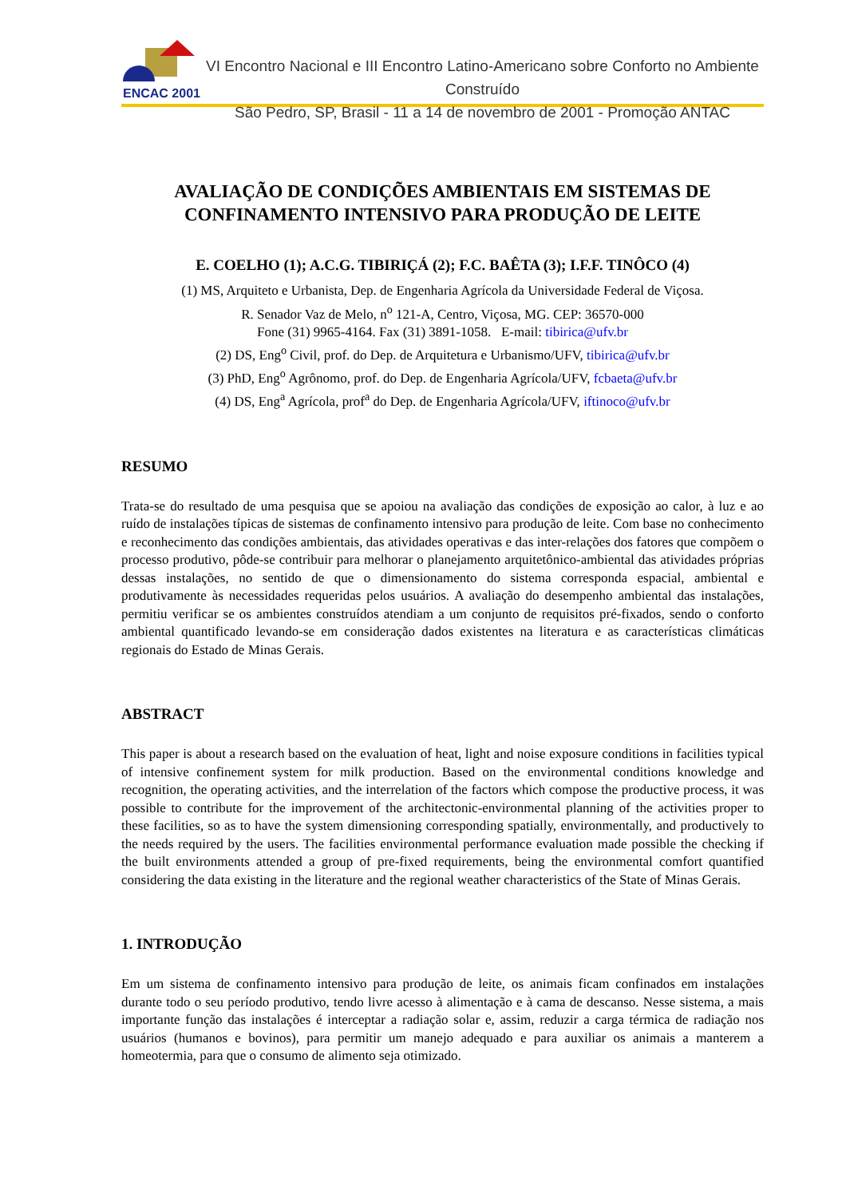ENCAC 2001
VI Encontro Nacional e III Encontro Latino-Americano sobre Conforto no Ambiente Construído
São Pedro, SP, Brasil - 11 a 14 de novembro de 2001 - Promoção ANTAC
AVALIAÇÃO DE CONDIÇÕES AMBIENTAIS EM SISTEMAS DE CONFINAMENTO INTENSIVO PARA PRODUÇÃO DE LEITE
E. COELHO (1); A.C.G. TIBIRIÇÁ (2); F.C. BAÊTA (3); I.F.F. TINÔCO (4)
(1) MS, Arquiteto e Urbanista, Dep. de Engenharia Agrícola da Universidade Federal de Viçosa.
R. Senador Vaz de Melo, n<sup>o</sup> 121-A, Centro, Viçosa, MG. CEP: 36570-000
Fone (31) 9965-4164. Fax (31) 3891-1058. E-mail: tibirica@ufv.br
(2) DS, Eng<sup>o</sup> Civil, prof. do Dep. de Arquitetura e Urbanismo/UFV, tibirica@ufv.br
(3) PhD, Eng<sup>o</sup> Agrônomo, prof. do Dep. de Engenharia Agrícola/UFV, fcbaeta@ufv.br
(4) DS, Eng<sup>a</sup> Agrícola, prof<sup>a</sup> do Dep. de Engenharia Agrícola/UFV, iftinoco@ufv.br
RESUMO
Trata-se do resultado de uma pesquisa que se apoiou na avaliação das condições de exposição ao calor, à luz e ao ruído de instalações típicas de sistemas de confinamento intensivo para produção de leite. Com base no conhecimento e reconhecimento das condições ambientais, das atividades operativas e das inter-relações dos fatores que compõem o processo produtivo, pôde-se contribuir para melhorar o planejamento arquitetônico-ambiental das atividades próprias dessas instalações, no sentido de que o dimensionamento do sistema corresponda espacial, ambiental e produtivamente às necessidades requeridas pelos usuários. A avaliação do desempenho ambiental das instalações, permitiu verificar se os ambientes construídos atendiam a um conjunto de requisitos pré-fixados, sendo o conforto ambiental quantificado levando-se em consideração dados existentes na literatura e as características climáticas regionais do Estado de Minas Gerais.
ABSTRACT
This paper is about a research based on the evaluation of heat, light and noise exposure conditions in facilities typical of intensive confinement system for milk production. Based on the environmental conditions knowledge and recognition, the operating activities, and the interrelation of the factors which compose the productive process, it was possible to contribute for the improvement of the architectonic-environmental planning of the activities proper to these facilities, so as to have the system dimensioning corresponding spatially, environmentally, and productively to the needs required by the users. The facilities environmental performance evaluation made possible the checking if the built environments attended a group of pre-fixed requirements, being the environmental comfort quantified considering the data existing in the literature and the regional weather characteristics of the State of Minas Gerais.
1. INTRODUÇÃO
Em um sistema de confinamento intensivo para produção de leite, os animais ficam confinados em instalações durante todo o seu período produtivo, tendo livre acesso à alimentação e à cama de descanso. Nesse sistema, a mais importante função das instalações é interceptar a radiação solar e, assim, reduzir a carga térmica de radiação nos usuários (humanos e bovinos), para permitir um manejo adequado e para auxiliar os animais a manterem a homeotermia, para que o consumo de alimento seja otimizado.